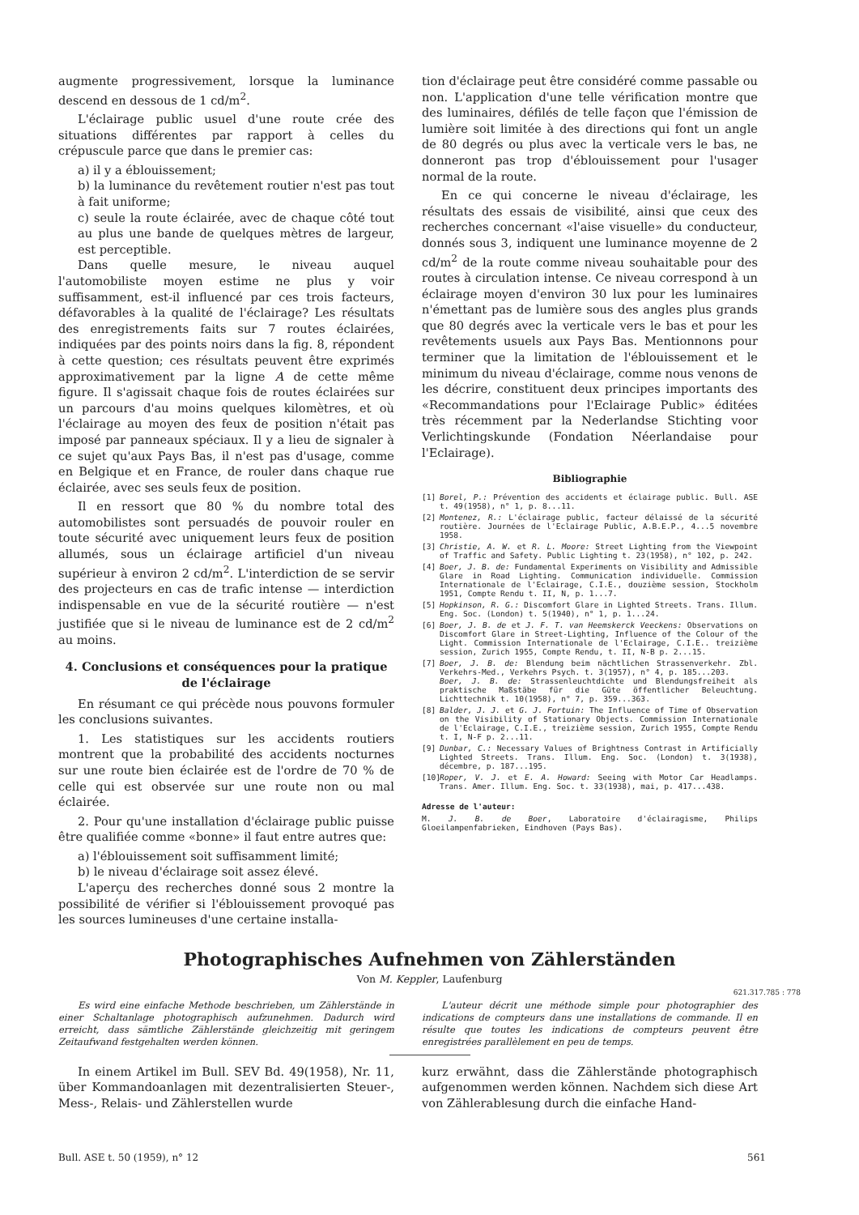augmente progressivement, lorsque la luminance descend en dessous de 1 cd/m<sup>2</sup>.
L'éclairage public usuel d'une route crée des situations différentes par rapport à celles du crépuscule parce que dans le premier cas:
a) il y a éblouissement;
b) la luminance du revêtement routier n'est pas tout à fait uniforme;
c) seule la route éclairée, avec de chaque côté tout au plus une bande de quelques mètres de largeur, est perceptible.
Dans quelle mesure, le niveau auquel l'automobiliste moyen estime ne plus y voir suffisamment, est-il influencé par ces trois facteurs, défavorables à la qualité de l'éclairage? Les résultats des enregistrements faits sur 7 routes éclairées, indiquées par des points noirs dans la fig. 8, répondent à cette question; ces résultats peuvent être exprimés approximativement par la ligne A de cette même figure. Il s'agissait chaque fois de routes éclairées sur un parcours d'au moins quelques kilomètres, et où l'éclairage au moyen des feux de position n'était pas imposé par panneaux spéciaux. Il y a lieu de signaler à ce sujet qu'aux Pays Bas, il n'est pas d'usage, comme en Belgique et en France, de rouler dans chaque rue éclairée, avec ses seuls feux de position.
Il en ressort que 80 % du nombre total des automobilistes sont persuadés de pouvoir rouler en toute sécurité avec uniquement leurs feux de position allumés, sous un éclairage artificiel d'un niveau supérieur à environ 2 cd/m<sup>2</sup>. L'interdiction de se servir des projecteurs en cas de trafic intense — interdiction indispensable en vue de la sécurité routière — n'est justifiée que si le niveau de luminance est de 2 cd/m<sup>2</sup> au moins.
4. Conclusions et conséquences pour la pratique de l'éclairage
En résumant ce qui précède nous pouvons formuler les conclusions suivantes.
1. Les statistiques sur les accidents routiers montrent que la probabilité des accidents nocturnes sur une route bien éclairée est de l'ordre de 70 % de celle qui est observée sur une route non ou mal éclairée.
2. Pour qu'une installation d'éclairage public puisse être qualifiée comme «bonne» il faut entre autres que:
a) l'éblouissement soit suffisamment limité;
b) le niveau d'éclairage soit assez élevé.
L'aperçu des recherches donné sous 2 montre la possibilité de vérifier si l'éblouissement provoqué pas les sources lumineuses d'une certaine installa-
tion d'éclairage peut être considéré comme passable ou non. L'application d'une telle vérification montre que des luminaires, défilés de telle façon que l'émission de lumière soit limitée à des directions qui font un angle de 80 degrés ou plus avec la verticale vers le bas, ne donneront pas trop d'éblouissement pour l'usager normal de la route.
En ce qui concerne le niveau d'éclairage, les résultats des essais de visibilité, ainsi que ceux des recherches concernant «l'aise visuelle» du conducteur, donnés sous 3, indiquent une luminance moyenne de 2 cd/m<sup>2</sup> de la route comme niveau souhaitable pour des routes à circulation intense. Ce niveau correspond à un éclairage moyen d'environ 30 lux pour les luminaires n'émettant pas de lumière sous des angles plus grands que 80 degrés avec la verticale vers le bas et pour les revêtements usuels aux Pays Bas. Mentionnons pour terminer que la limitation de l'éblouissement et le minimum du niveau d'éclairage, comme nous venons de les décrire, constituent deux principes importants des «Recommandations pour l'Eclairage Public» éditées très récemment par la Nederlandse Stichting voor Verlichtingskunde (Fondation Néerlandaise pour l'Eclairage).
Bibliographie
[1] Borel, P.: Prévention des accidents et éclairage public. Bull. ASE t. 49(1958), n° 1, p. 8...11.
[2] Montenez, R.: L'éclairage public, facteur délaissé de la sécurité routière. Journées de l'Eclairage Public, A.B.E.P., 4...5 novembre 1958.
[3] Christie, A. W. et R. L. Moore: Street Lighting from the Viewpoint of Traffic and Safety. Public Lighting t. 23(1958), n° 102, p. 242.
[4] Boer, J. B. de: Fundamental Experiments on Visibility and Admissible Glare in Road Lighting. Communication individuelle. Commission Internationale de l'Eclairage, C.I.E., douzième session, Stockholm 1951, Compte Rendu t. II, N, p. 1...7.
[5] Hopkinson, R. G.: Discomfort Glare in Lighted Streets. Trans. Illum. Eng. Soc. (London) t. 5(1940), n° 1, p. 1...24.
[6] Boer, J. B. de et J. F. T. van Heemskerck Veeckens: Observations on Discomfort Glare in Street-Lighting, Influence of the Colour of the Light. Commission Internationale de l'Eclairage, C.I.E.. treizième session, Zurich 1955, Compte Rendu, t. II, N-B p. 2...15.
[7] Boer, J. B. de: Blendung beim nächtlichen Strassenverkehr. Zbl. Verkehrs-Med., Verkehrs Psych. t. 3(1957), n° 4, p. 185...203.
Boer, J. B. de: Strassenleuchtdichte und Blendungsfreiheit als praktische Maßstäbe für die Güte öffentlicher Beleuchtung. Lichttechnik t. 10(1958), n° 7, p. 359...363.
[8] Balder, J. J. et G. J. Fortuin: The Influence of Time of Observation on the Visibility of Stationary Objects. Commission Internationale de l'Eclairage, C.I.E., treizième session, Zurich 1955, Compte Rendu t. I, N-F p. 2...11.
[9] Dunbar, C.: Necessary Values of Brightness Contrast in Artificially Lighted Streets. Trans. Illum. Eng. Soc. (London) t. 3(1938), décembre, p. 187...195.
[10] Roper, V. J. et E. A. Howard: Seeing with Motor Car Headlamps. Trans. Amer. Illum. Eng. Soc. t. 33(1938), mai, p. 417...438.
Adresse de l'auteur:
M. J. B. de Boer, Laboratoire d'éclairagisme, Philips Gloeilampenfabrieken, Eindhoven (Pays Bas).
Photographisches Aufnehmen von Zählerständen
Von M. Keppler, Laufenburg
621.317.785 : 778
Es wird eine einfache Methode beschrieben, um Zählerstände in einer Schaltanlage photographisch aufzunehmen. Dadurch wird erreicht, dass sämtliche Zählerstände gleichzeitig mit geringem Zeitaufwand festgehalten werden können.
L'auteur décrit une méthode simple pour photographier des indications de compteurs dans une installations de commande. Il en résulte que toutes les indications de compteurs peuvent être enregistrées parallèlement en peu de temps.
In einem Artikel im Bull. SEV Bd. 49(1958), Nr. 11, über Kommandoanlagen mit dezentralisierten Steuer-, Mess-, Relais- und Zählerstellen wurde
kurz erwähnt, dass die Zählerstände photographisch aufgenommen werden können. Nachdem sich diese Art von Zählerablesung durch die einfache Hand-
Bull. ASE t. 50 (1959), n° 12 561